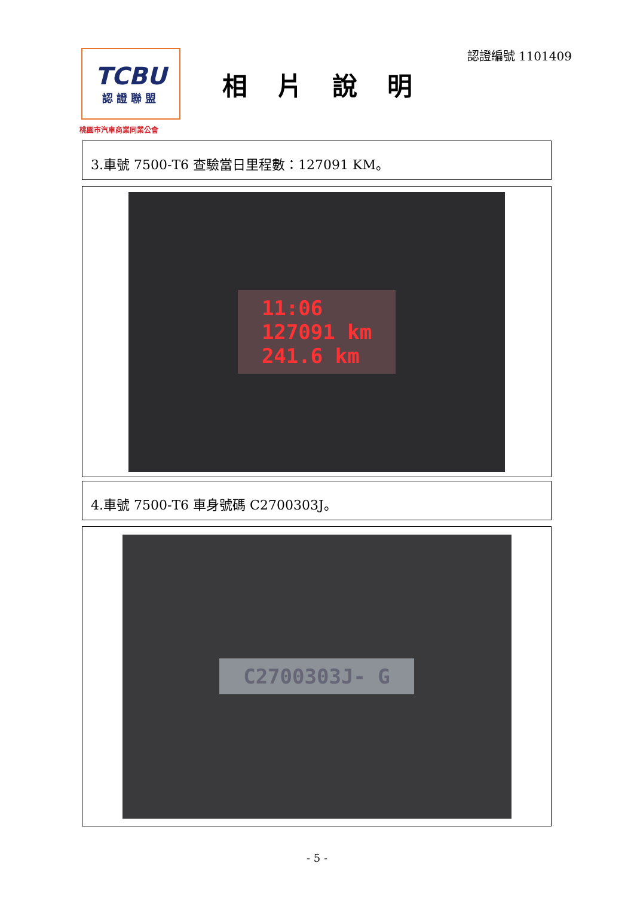TCBU
認證聯盟
桃園市汽車商業同業公會
相片說明
認證編號 1101409
3.車號 7500-T6 查驗當日里程數：127091 KM。
11:06
127091 km
241.6 km
4.車號 7500-T6 車身號碼 C2700303J。
C2700303J- G
- 5 -